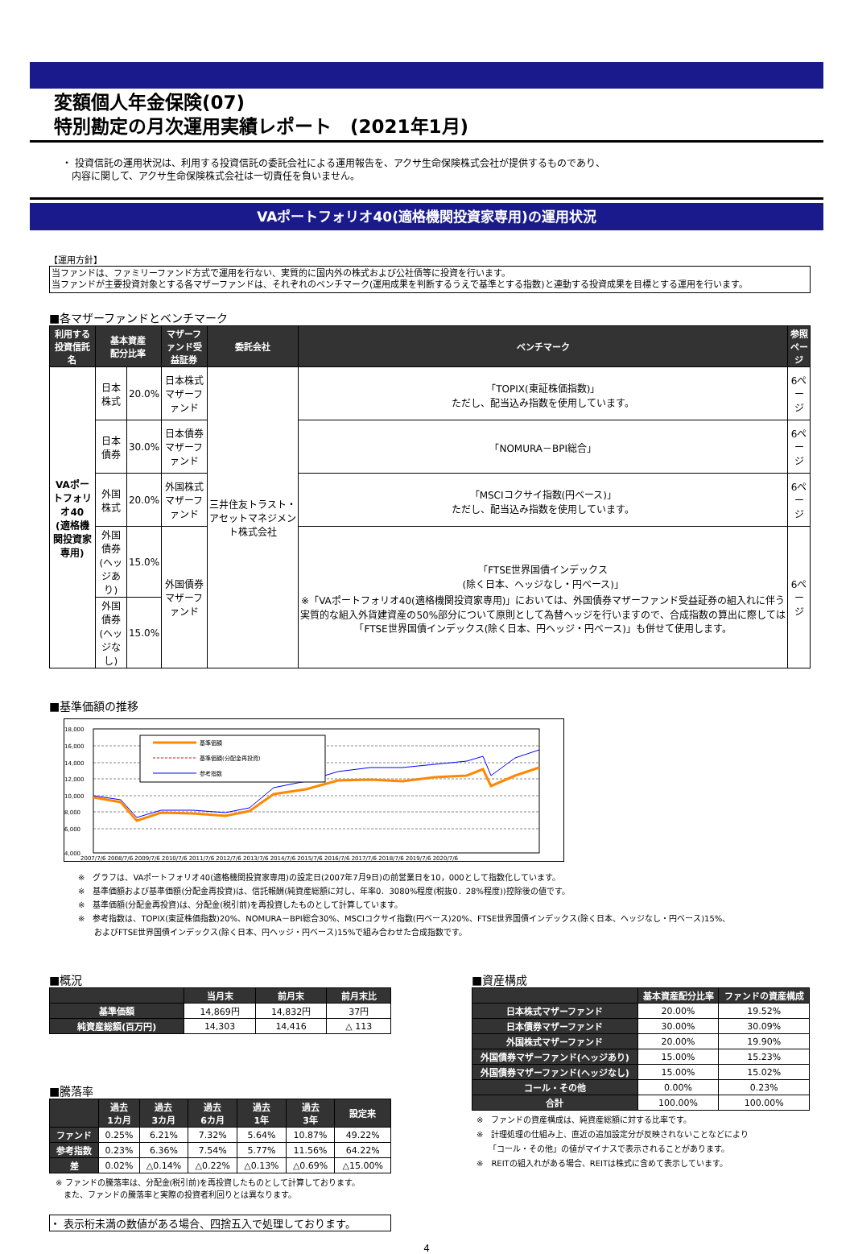変額個人年金保険(07)
特別勘定の月次運用実績レポート　(2021年1月)
・ 投資信託の運用状況は、利用する投資信託の委託会社による運用報告を、アクサ生命保険株式会社が提供するものであり、
　内容に関して、アクサ生命保険株式会社は一切責任を負いません。
VAポートフォリオ40(適格機関投資家専用)の運用状況
【運用方針】
当ファンドは、ファミリーファンド方式で運用を行ない、実質的に国内外の株式および公社債等に投資を行います。
当ファンドが主要投資対象とする各マザーファンドは、それぞれのベンチマーク(運用成果を判断するうえで基準とする指数)と連動する投資成果を目標とする運用を行います。
■各マザーファンドとベンチマーク
| 利用する 投資信託名 | 基本資産 配分比率 | | マザーファンド受益証券 | 委託会社 | ベンチマーク | 参照 ページ |
| --- | --- | --- | --- | --- | --- | --- |
| VAポートフォリオ40 (適格機関投資家専用) | 日本株式 | 20.0% | 日本株式マザーファンド | 三井住友トラスト・アセットマネジメント株式会社 | 「TOPIX(東証株価指数)」 ただし、配当込み指数を使用しています。 | 6ページ |
| | 日本債券 | 30.0% | 日本債券マザーファンド | | 「NOMURA－BPI総合」 | 6ページ |
| | 外国株式 | 20.0% | 外国株式マザーファンド | | 「MSCIコクサイ指数(円ベース)」 ただし、配当込み指数を使用しています。 | 6ページ |
| | 外国債券 (ヘッジあり) | 15.0% | 外国債券マザーファンド | | 「FTSE世界国債インデックス (除く日本、ヘッジなし・円ベース)」 ※「VAポートフォリオ40(適格機関投資家専用)」においては、外国債券マザーファンド受益証券の組入れに伴う実質的な組入外貨建資産の50%部分について原則として為替ヘッジを行いますので、合成指数の算出に際しては「FTSE世界国債インデックス(除く日本、円ヘッジ・円ベース)」も併せて使用します。 | 6ページ |
| | 外国債券 (ヘッジなし) | 15.0% | | | | |
■基準価額の推移
18,000
16,000
14,000
12,000
10,000
8,000
6,000
4,000
2007/7/6 2008/7/6 2009/7/6 2010/7/6 2011/7/6 2012/7/6 2013/7/6 2014/7/6 2015/7/6 2016/7/6 2017/7/6 2018/7/6 2019/7/6 2020/7/6
基準価額
基準価額(分配金再投資)
参考指数
※　グラフは、VAポートフォリオ40(適格機関投資家専用)の設定日(2007年7月9日)の前営業日を10，000として指数化しています。
※　基準価額および基準価額(分配金再投資)は、信託報酬(純資産総額に対し、年率0．3080%程度(税抜0．28%程度))控除後の値です。
※　基準価額(分配金再投資)は、分配金(税引前)を再投資したものとして計算しています。
※　参考指数は、TOPIX(東証株価指数)20%、NOMURA－BPI総合30%、MSCIコクサイ指数(円ベース)20%、FTSE世界国債インデックス(除く日本、ヘッジなし・円ベース)15%、
　　およびFTSE世界国債インデックス(除く日本、円ヘッジ・円ベース)15%で組み合わせた合成指数です。
■概況
| | 当月末 | 前月末 | 前月末比 |
| --- | --- | --- | --- |
| 基準価額 | 14,869円 | 14,832円 | 37円 |
| 純資産総額(百万円) | 14,303 | 14,416 | △ 113 |
■騰落率
| | 過去 1カ月 | 過去 3カ月 | 過去 6カ月 | 過去 1年 | 過去 3年 | 設定来 |
| --- | --- | --- | --- | --- | --- | --- |
| ファンド | 0.25% | 6.21% | 7.32% | 5.64% | 10.87% | 49.22% |
| 参考指数 | 0.23% | 6.36% | 7.54% | 5.77% | 11.56% | 64.22% |
| 差 | 0.02% | △0.14% | △0.22% | △0.13% | △0.69% | △15.00% |
※ ファンドの騰落率は、分配金(税引前)を再投資したものとして計算しております。
　また、ファンドの騰落率と実際の投資者利回りとは異なります。
・ 表示桁未満の数値がある場合、四捨五入で処理しております。
■資産構成
| | 基本資産配分比率 | ファンドの資産構成 |
| --- | --- | --- |
| 日本株式マザーファンド | 20.00% | 19.52% |
| 日本債券マザーファンド | 30.00% | 30.09% |
| 外国株式マザーファンド | 20.00% | 19.90% |
| 外国債券マザーファンド(ヘッジあり) | 15.00% | 15.23% |
| 外国債券マザーファンド(ヘッジなし) | 15.00% | 15.02% |
| コール・その他 | 0.00% | 0.23% |
| 合計 | 100.00% | 100.00% |
※　ファンドの資産構成は、純資産総額に対する比率です。
※　計理処理の仕組み上、直近の追加設定分が反映されないことなどにより
　　「コール・その他」の値がマイナスで表示されることがあります。
※　REITの組入れがある場合、REITは株式に含めて表示しています。
4